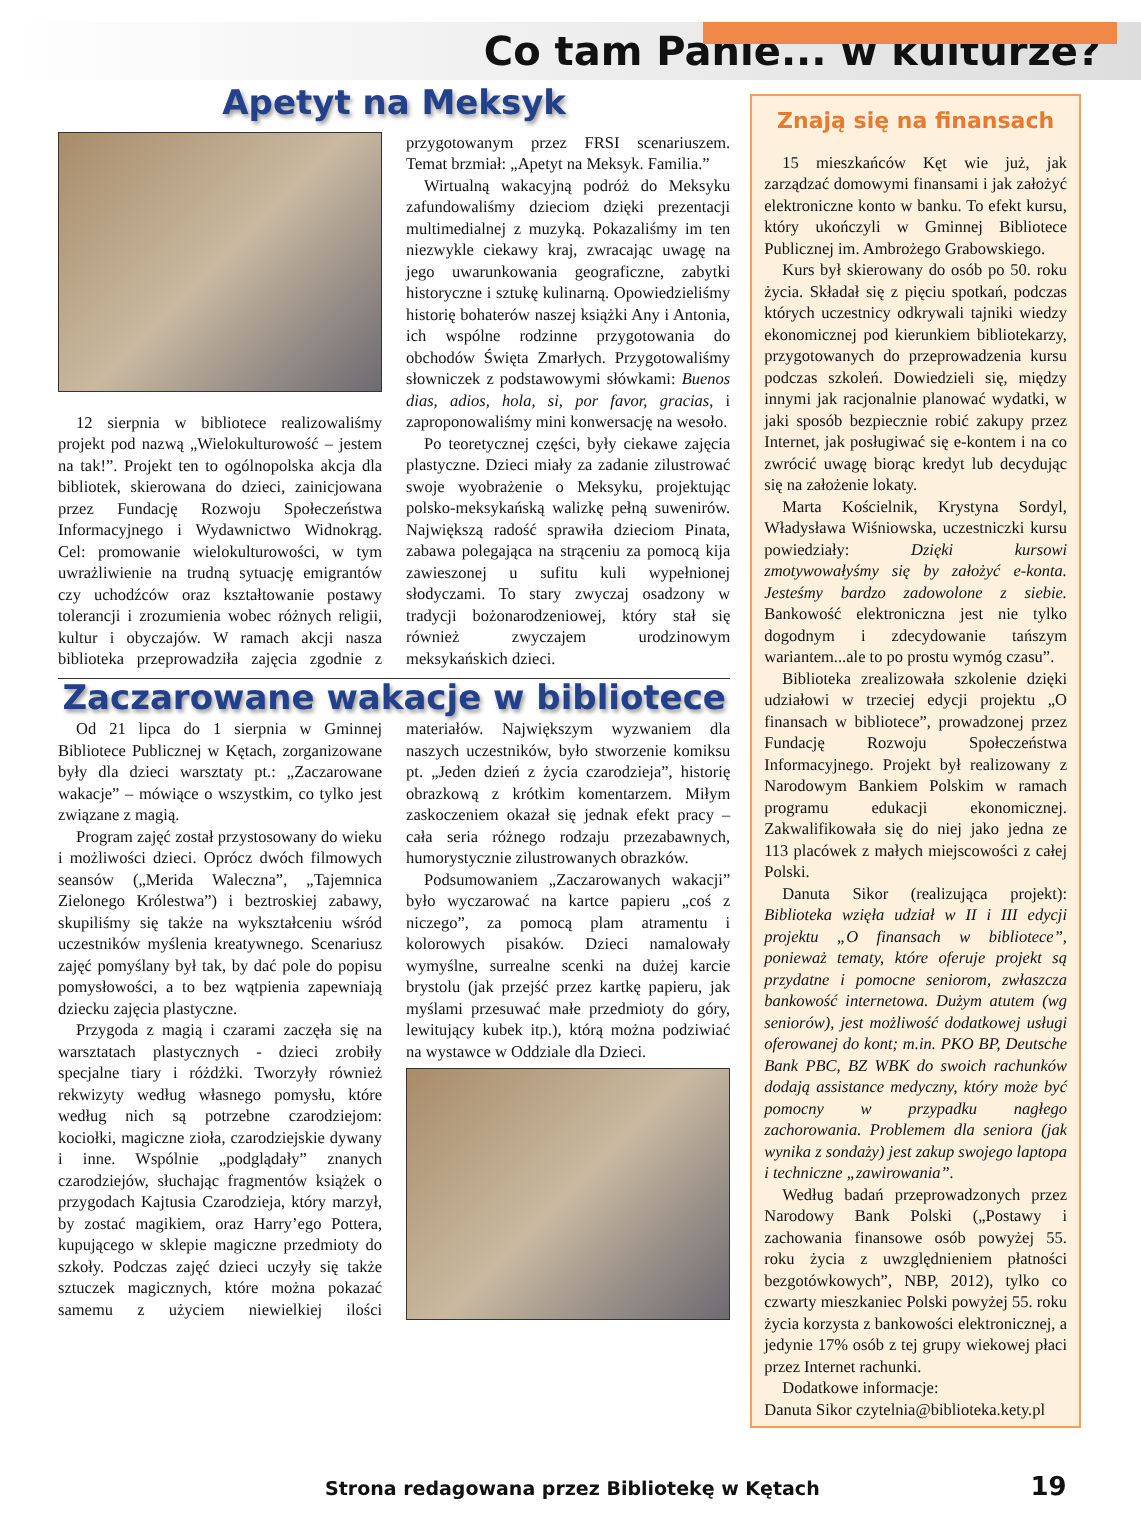Co tam Panie... w kulturze?
Apetyt na Meksyk
12 sierpnia w bibliotece realizowaliśmy projekt pod nazwą „Wielokulturowość – jestem na tak!”. Projekt ten to ogólnopolska akcja dla bibliotek, skierowana do dzieci, zainicjowana przez Fundację Rozwoju Społeczeństwa Informacyjnego i Wydawnictwo Widnokrąg. Cel: promowanie wielokulturowości, w tym uwrażliwienie na trudną sytuację emigrantów czy uchodźców oraz kształtowanie postawy tolerancji i zrozumienia wobec różnych religii, kultur i obyczajów. W ramach akcji nasza biblioteka przeprowadziła zajęcia zgodnie z przygotowanym przez FRSI scenariuszem. Temat brzmiał: „Apetyt na Meksyk. Familia.”
Wirtualną wakacyjną podróż do Meksyku zafundowaliśmy dzieciom dzięki prezentacji multimedialnej z muzyką. Pokazaliśmy im ten niezwykle ciekawy kraj, zwracając uwagę na jego uwarunkowania geograficzne, zabytki historyczne i sztukę kulinarną. Opowiedzieliśmy historię bohaterów naszej książki Any i Antonia, ich wspólne rodzinne przygotowania do obchodów Święta Zmarłych. Przygotowaliśmy słowniczek z podstawowymi słówkami: Buenos dias, adios, hola, si, por favor, gracias, i zaproponowaliśmy mini konwersację na wesoło.
Po teoretycznej części, były ciekawe zajęcia plastyczne. Dzieci miały za zadanie zilustrować swoje wyobrażenie o Meksyku, projektując polsko-meksykańską walizkę pełną suwenirów. Największą radość sprawiła dzieciom Pinata, zabawa polegająca na strąceniu za pomocą kija zawieszonej u sufitu kuli wypełnionej słodyczami. To stary zwyczaj osadzony w tradycji bożonarodzeniowej, który stał się również zwyczajem urodzinowym meksykańskich dzieci.
Zaczarowane wakacje w bibliotece
Od 21 lipca do 1 sierpnia w Gminnej Bibliotece Publicznej w Kętach, zorganizowane były dla dzieci warsztaty pt.: „Zaczarowane wakacje” – mówiące o wszystkim, co tylko jest związane z magią.
Program zajęć został przystosowany do wieku i możliwości dzieci. Oprócz dwóch filmowych seansów („Merida Waleczna”, „Tajemnica Zielonego Królestwa”) i beztroskiej zabawy, skupiliśmy się także na wykształceniu wśród uczestników myślenia kreatywnego. Scenariusz zajęć pomyślany był tak, by dać pole do popisu pomysłowości, a to bez wątpienia zapewniają dziecku zajęcia plastyczne.
Przygoda z magią i czarami zaczęła się na warsztatach plastycznych - dzieci zrobiły specjalne tiary i różdżki. Tworzyły również rekwizyty według własnego pomysłu, które według nich są potrzebne czarodziejom: kociołki, magiczne zioła, czarodziejskie dywany i inne. Wspólnie „podglądały” znanych czarodziejów, słuchając fragmentów książek o przygodach Kajtusia Czarodzieja, który marzył, by zostać magikiem, oraz Harry’ego Pottera, kupującego w sklepie magiczne przedmioty do szkoły. Podczas zajęć dzieci uczyły się także sztuczek magicznych, które można pokazać samemu z użyciem niewielkiej ilości materiałów. Największym wyzwaniem dla naszych uczestników, było stworzenie komiksu pt. „Jeden dzień z życia czarodzieja”, historię obrazkową z krótkim komentarzem. Miłym zaskoczeniem okazał się jednak efekt pracy – cała seria różnego rodzaju przezabawnych, humorystycznie zilustrowanych obrazków.
Podsumowaniem „Zaczarowanych wakacji” było wyczarować na kartce papieru „coś z niczego”, za pomocą plam atramentu i kolorowych pisaków. Dzieci namalowały wymyślne, surrealne scenki na dużej karcie brystolu (jak przejść przez kartkę papieru, jak myślami przesuwać małe przedmioty do góry, lewitujący kubek itp.), którą można podziwiać na wystawce w Oddziale dla Dzieci.
Znają się na finansach
15 mieszkańców Kęt wie już, jak zarządzać domowymi finansami i jak założyć elektroniczne konto w banku. To efekt kursu, który ukończyli w Gminnej Bibliotece Publicznej im. Ambrożego Grabowskiego.
Kurs był skierowany do osób po 50. roku życia. Składał się z pięciu spotkań, podczas których uczestnicy odkrywali tajniki wiedzy ekonomicznej pod kierunkiem bibliotekarzy, przygotowanych do przeprowadzenia kursu podczas szkoleń. Dowiedzieli się, między innymi jak racjonalnie planować wydatki, w jaki sposób bezpiecznie robić zakupy przez Internet, jak posługiwać się e-kontem i na co zwrócić uwagę biorąc kredyt lub decydując się na założenie lokaty.
Marta Kościelnik, Krystyna Sordyl, Władysława Wiśniowska, uczestniczki kursu powiedziały: Dzięki kursowi zmotywowałyśmy się by założyć e-konta. Jesteśmy bardzo zadowolone z siebie. Bankowość elektroniczna jest nie tylko dogodnym i zdecydowanie tańszym wariantem...ale to po prostu wymóg czasu”.
Biblioteka zrealizowała szkolenie dzięki udziałowi w trzeciej edycji projektu „O finansach w bibliotece”, prowadzonej przez Fundację Rozwoju Społeczeństwa Informacyjnego. Projekt był realizowany z Narodowym Bankiem Polskim w ramach programu edukacji ekonomicznej. Zakwalifikowała się do niej jako jedna ze 113 placówek z małych miejscowości z całej Polski.
Danuta Sikor (realizująca projekt): Biblioteka wzięła udział w II i III edycji projektu „O finansach w bibliotece”, ponieważ tematy, które oferuje projekt są przydatne i pomocne seniorom, zwłaszcza bankowość internetowa. Dużym atutem (wg seniorów), jest możliwość dodatkowej usługi oferowanej do kont; m.in. PKO BP, Deutsche Bank PBC, BZ WBK do swoich rachunków dodają assistance medyczny, który może być pomocny w przypadku nagłego zachorowania. Problemem dla seniora (jak wynika z sondaży) jest zakup swojego laptopa i techniczne „zawirowania”.
Według badań przeprowadzonych przez Narodowy Bank Polski („Postawy i zachowania finansowe osób powyżej 55. roku życia z uwzględnieniem płatności bezgotówkowych”, NBP, 2012), tylko co czwarty mieszkaniec Polski powyżej 55. roku życia korzysta z bankowości elektronicznej, a jedynie 17% osób z tej grupy wiekowej płaci przez Internet rachunki.
Dodatkowe informacje:
Danuta Sikor czytelnia@biblioteka.kety.pl
Strona redagowana przez Bibliotekę w Kętach 19